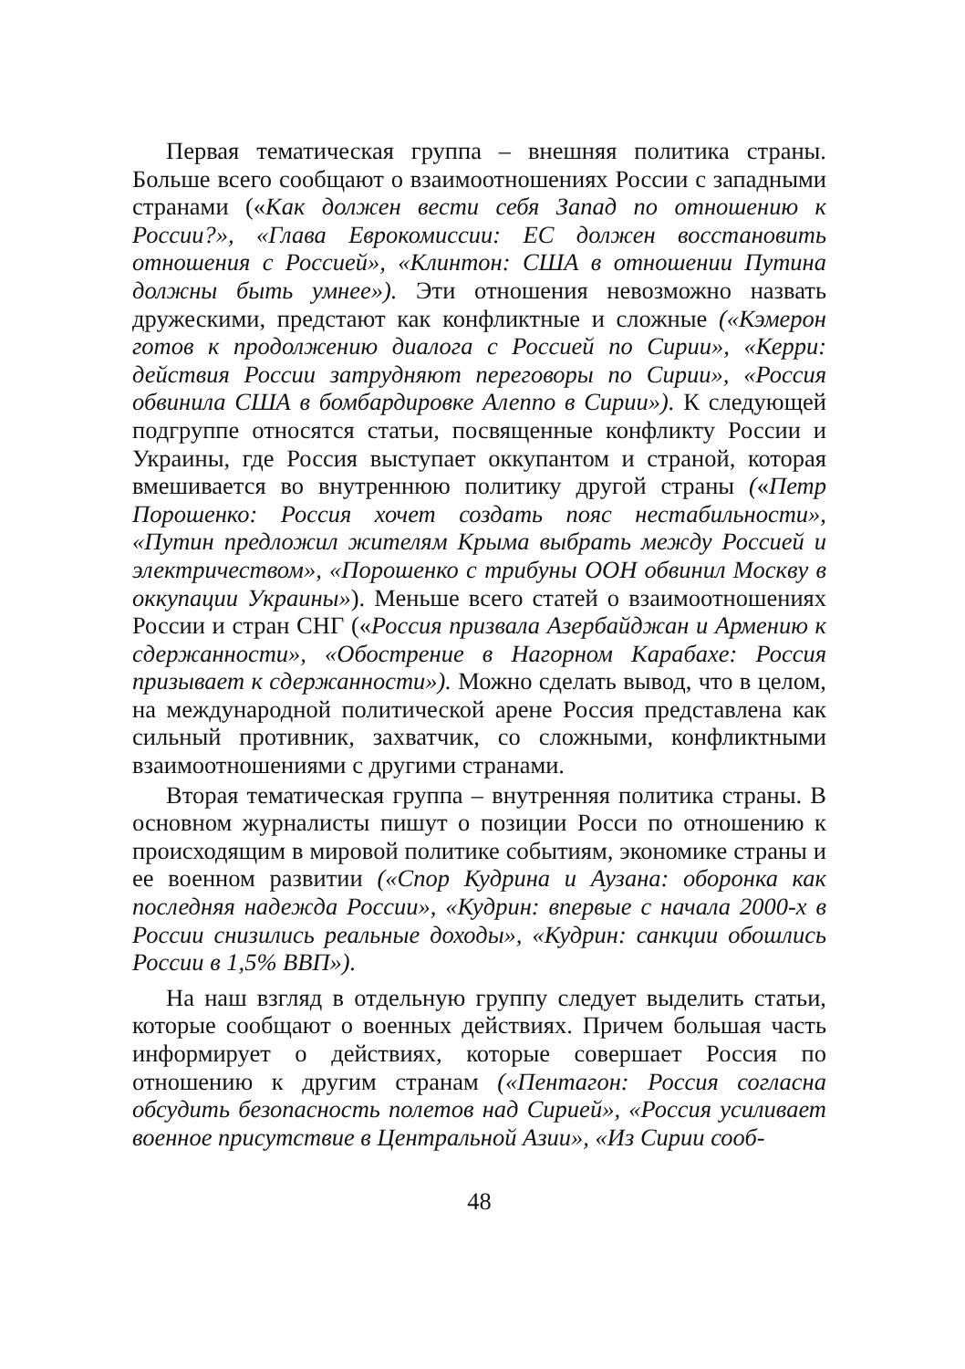Первая тематическая группа – внешняя политика страны. Больше всего сообщают о взаимоотношениях России с западными странами («Как должен вести себя Запад по отношению к России?», «Глава Еврокомиссии: ЕС должен восстановить отношения с Россией», «Клинтон: США в отношении Путина должны быть умнее»). Эти отношения невозможно назвать дружескими, предстают как конфликтные и сложные («Кэмерон готов к продолжению диалога с Россией по Сирии», «Керри: действия России затрудняют переговоры по Сирии», «Россия обвинила США в бомбардировке Алеппо в Сирии»). К следующей подгруппе относятся статьи, посвященные конфликту России и Украины, где Россия выступает оккупантом и страной, которая вмешивается во внутреннюю политику другой страны («Петр Порошенко: Россия хочет создать пояс нестабильности», «Путин предложил жителям Крыма выбрать между Россией и электричеством», «Порошенко с трибуны ООН обвинил Москву в оккупации Украины»). Меньше всего статей о взаимоотношениях России и стран СНГ («Россия призвала Азербайджан и Армению к сдержанности», «Обострение в Нагорном Карабахе: Россия призывает к сдержанности»). Можно сделать вывод, что в целом, на международной политической арене Россия представлена как сильный противник, захватчик, со сложными, конфликтными взаимоотношениями с другими странами.
Вторая тематическая группа – внутренняя политика страны. В основном журналисты пишут о позиции Росси по отношению к происходящим в мировой политике событиям, экономике страны и ее военном развитии («Спор Кудрина и Аузана: оборонка как последняя надежда России», «Кудрин: впервые с начала 2000-х в России снизились реальные доходы», «Кудрин: санкции обошлись России в 1,5% ВВП»).
На наш взгляд в отдельную группу следует выделить статьи, которые сообщают о военных действиях. Причем большая часть информирует о действиях, которые совершает Россия по отношению к другим странам («Пентагон: Россия согласна обсудить безопасность полетов над Сирией», «Россия усиливает военное присутствие в Центральной Азии», «Из Сирии сооб-
48